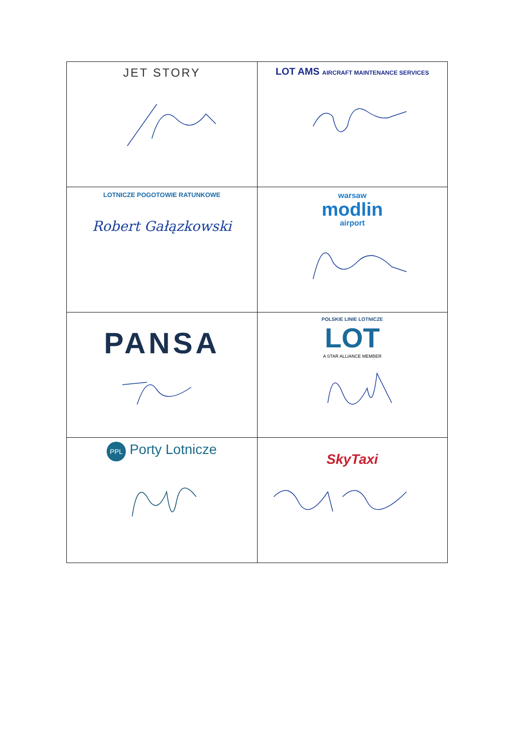| JET STORY | LOT AMS AIRCRAFT MAINTENANCE SERVICES |
| LOTNICZE POGOTOWIE RATUNKOWE Robert Gałązkowski | warsaw modlin airport |
| PANSA | POLSKIE LINIE LOTNICZE LOT A STAR ALLIANCE MEMBER |
| PPL Porty Lotnicze | SkyTaxi |